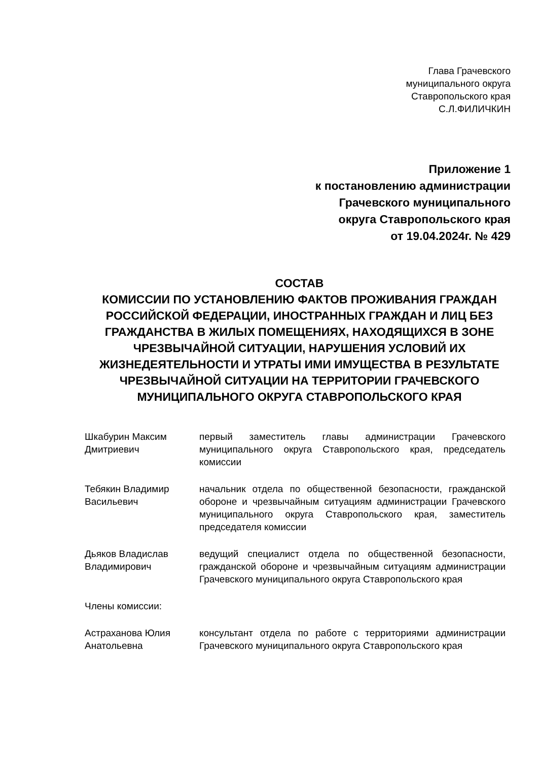Глава Грачевского
муниципального округа
Ставропольского края
С.Л.ФИЛИЧКИН
Приложение 1
к постановлению администрации
Грачевского муниципального
округа Ставропольского края
от 19.04.2024г. № 429
СОСТАВ
КОМИССИИ ПО УСТАНОВЛЕНИЮ ФАКТОВ ПРОЖИВАНИЯ ГРАЖДАН РОССИЙСКОЙ ФЕДЕРАЦИИ, ИНОСТРАННЫХ ГРАЖДАН И ЛИЦ БЕЗ ГРАЖДАНСТВА В ЖИЛЫХ ПОМЕЩЕНИЯХ, НАХОДЯЩИХСЯ В ЗОНЕ ЧРЕЗВЫЧАЙНОЙ СИТУАЦИИ, НАРУШЕНИЯ УСЛОВИЙ ИХ ЖИЗНЕДЕЯТЕЛЬНОСТИ И УТРАТЫ ИМИ ИМУЩЕСТВА В РЕЗУЛЬТАТЕ ЧРЕЗВЫЧАЙНОЙ СИТУАЦИИ НА ТЕРРИТОРИИ ГРАЧЕВСКОГО МУНИЦИПАЛЬНОГО ОКРУГА СТАВРОПОЛЬСКОГО КРАЯ
| Шкабурин Максим Дмитриевич | первый заместитель главы администрации Грачевского муниципального округа Ставропольского края, председатель комиссии |
| Тебякин Владимир Васильевич | начальник отдела по общественной безопасности, гражданской обороне и чрезвычайным ситуациям администрации Грачевского муниципального округа Ставропольского края, заместитель председателя комиссии |
| Дьяков Владислав Владимирович | ведущий специалист отдела по общественной безопасности, гражданской обороне и чрезвычайным ситуациям администрации Грачевского муниципального округа Ставропольского края |
| Члены комиссии: | |
| Астраханова Юлия Анатольевна | консультант отдела по работе с территориями администрации Грачевского муниципального округа Ставропольского края |